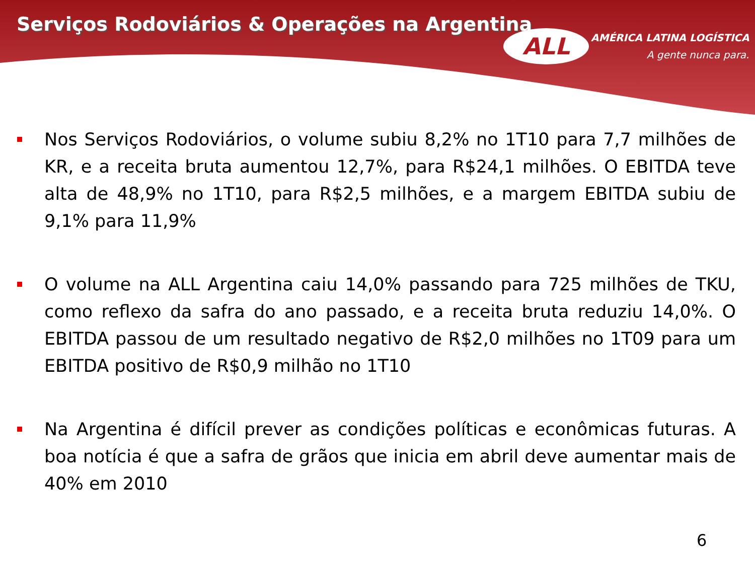Serviços Rodoviários & Operações na Argentina
ALL
AMÉRICA LATINA LOGÍSTICA
A gente nunca para.
Nos Serviços Rodoviários, o volume subiu 8,2% no 1T10 para 7,7 milhões de KR, e a receita bruta aumentou 12,7%, para R$24,1 milhões. O EBITDA teve alta de 48,9% no 1T10, para R$2,5 milhões, e a margem EBITDA subiu de 9,1% para 11,9%
O volume na ALL Argentina caiu 14,0% passando para 725 milhões de TKU, como reflexo da safra do ano passado, e a receita bruta reduziu 14,0%. O EBITDA passou de um resultado negativo de R$2,0 milhões no 1T09 para um EBITDA positivo de R$0,9 milhão no 1T10
Na Argentina é difícil prever as condições políticas e econômicas futuras. A boa notícia é que a safra de grãos que inicia em abril deve aumentar mais de 40% em 2010
6